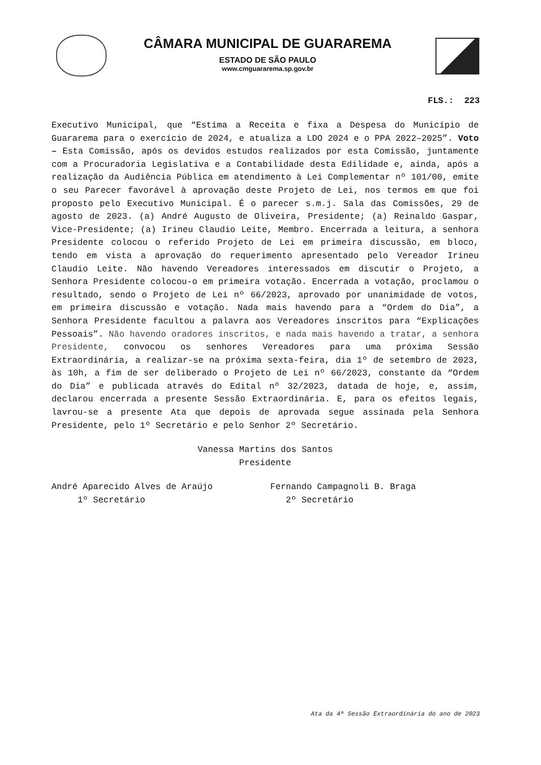CÂMARA MUNICIPAL DE GUARAREMA
ESTADO DE SÃO PAULO
www.cmguararema.sp.gov.br
FLS.: 223
Executivo Municipal, que “Estima a Receita e fixa a Despesa do Município de Guararema para o exercício de 2024, e atualiza a LDO 2024 e o PPA 2022–2025”. Voto – Esta Comissão, após os devidos estudos realizados por esta Comissão, juntamente com a Procuradoria Legislativa e a Contabilidade desta Edilidade e, ainda, após a realização da Audiência Pública em atendimento à Lei Complementar nº 101/00, emite o seu Parecer favorável à aprovação deste Projeto de Lei, nos termos em que foi proposto pelo Executivo Municipal. É o parecer s.m.j. Sala das Comissões, 29 de agosto de 2023. (a) André Augusto de Oliveira, Presidente; (a) Reinaldo Gaspar, Vice-Presidente; (a) Irineu Claudio Leite, Membro. Encerrada a leitura, a senhora Presidente colocou o referido Projeto de Lei em primeira discussão, em bloco, tendo em vista a aprovação do requerimento apresentado pelo Vereador Irineu Claudio Leite. Não havendo Vereadores interessados em discutir o Projeto, a Senhora Presidente colocou-o em primeira votação. Encerrada a votação, proclamou o resultado, sendo o Projeto de Lei nº 66/2023, aprovado por unanimidade de votos, em primeira discussão e votação. Nada mais havendo para a “Ordem do Dia”, a Senhora Presidente facultou a palavra aos Vereadores inscritos para “Explicações Pessoais”. Não havendo oradores inscritos, e nada mais havendo a tratar, a senhora Presidente, convocou os senhores Vereadores para uma próxima Sessão Extraordinária, a realizar-se na próxima sexta-feira, dia 1º de setembro de 2023, às 10h, a fim de ser deliberado o Projeto de Lei nº 66/2023, constante da “Ordem do Dia” e publicada através do Edital nº 32/2023, datada de hoje, e, assim, declarou encerrada a presente Sessão Extraordinária. E, para os efeitos legais, lavrou-se a presente Ata que depois de aprovada segue assinada pela Senhora Presidente, pelo 1º Secretário e pelo Senhor 2º Secretário.
Vanessa Martins dos Santos
Presidente
André Aparecido Alves de Araújo
1º Secretário
Fernando Campagnoli B. Braga
2º Secretário
Ata da 4ª Sessão Extraordinária do ano de 2023